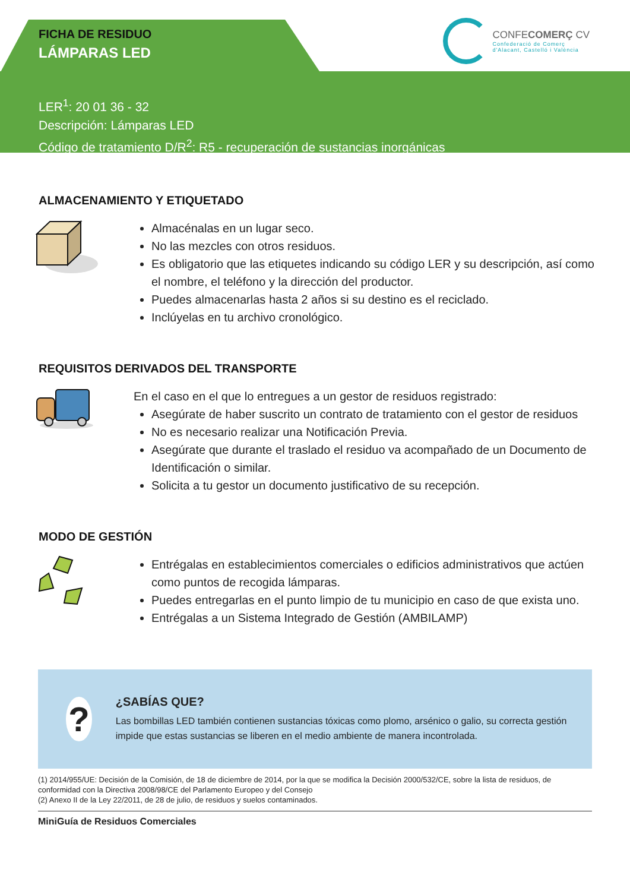FICHA DE RESIDUO
LÁMPARAS LED
CONFECOMERÇ CV
Confederació de Comerç
d'Alacant, Castelló i València
LER<sup>1</sup>: 20 01 36 - 32
Descripción: Lámparas LED
Código de tratamiento D/R<sup>2</sup>: R5 - recuperación de sustancias inorgánicas
ALMACENAMIENTO Y ETIQUETADO
Almacénalas en un lugar seco.
No las mezcles con otros residuos.
Es obligatorio que las etiquetes indicando su código LER y su descripción, así como el nombre, el teléfono y la dirección del productor.
Puedes almacenarlas hasta 2 años si su destino es el reciclado.
Inclúyelas en tu archivo cronológico.
REQUISITOS DERIVADOS DEL TRANSPORTE
En el caso en el que lo entregues a un gestor de residuos registrado:
Asegúrate de haber suscrito un contrato de tratamiento con el gestor de residuos
No es necesario realizar una Notificación Previa.
Asegúrate que durante el traslado el residuo va acompañado de un Documento de Identificación o similar.
Solicita a tu gestor un documento justificativo de su recepción.
MODO DE GESTIÓN
Entrégalas en establecimientos comerciales o edificios administrativos que actúen como puntos de recogida lámparas.
Puedes entregarlas en el punto limpio de tu municipio en caso de que exista uno.
Entrégalas a un Sistema Integrado de Gestión (AMBILAMP)
?
¿SABÍAS QUE?
Las bombillas LED también contienen sustancias tóxicas como plomo, arsénico o galio, su correcta gestión impide que estas sustancias se liberen en el medio ambiente de manera incontrolada.
(1) 2014/955/UE: Decisión de la Comisión, de 18 de diciembre de 2014, por la que se modifica la Decisión 2000/532/CE, sobre la lista de residuos, de conformidad con la Directiva 2008/98/CE del Parlamento Europeo y del Consejo
(2) Anexo II de la Ley 22/2011, de 28 de julio, de residuos y suelos contaminados.
MiniGuía de Residuos Comerciales